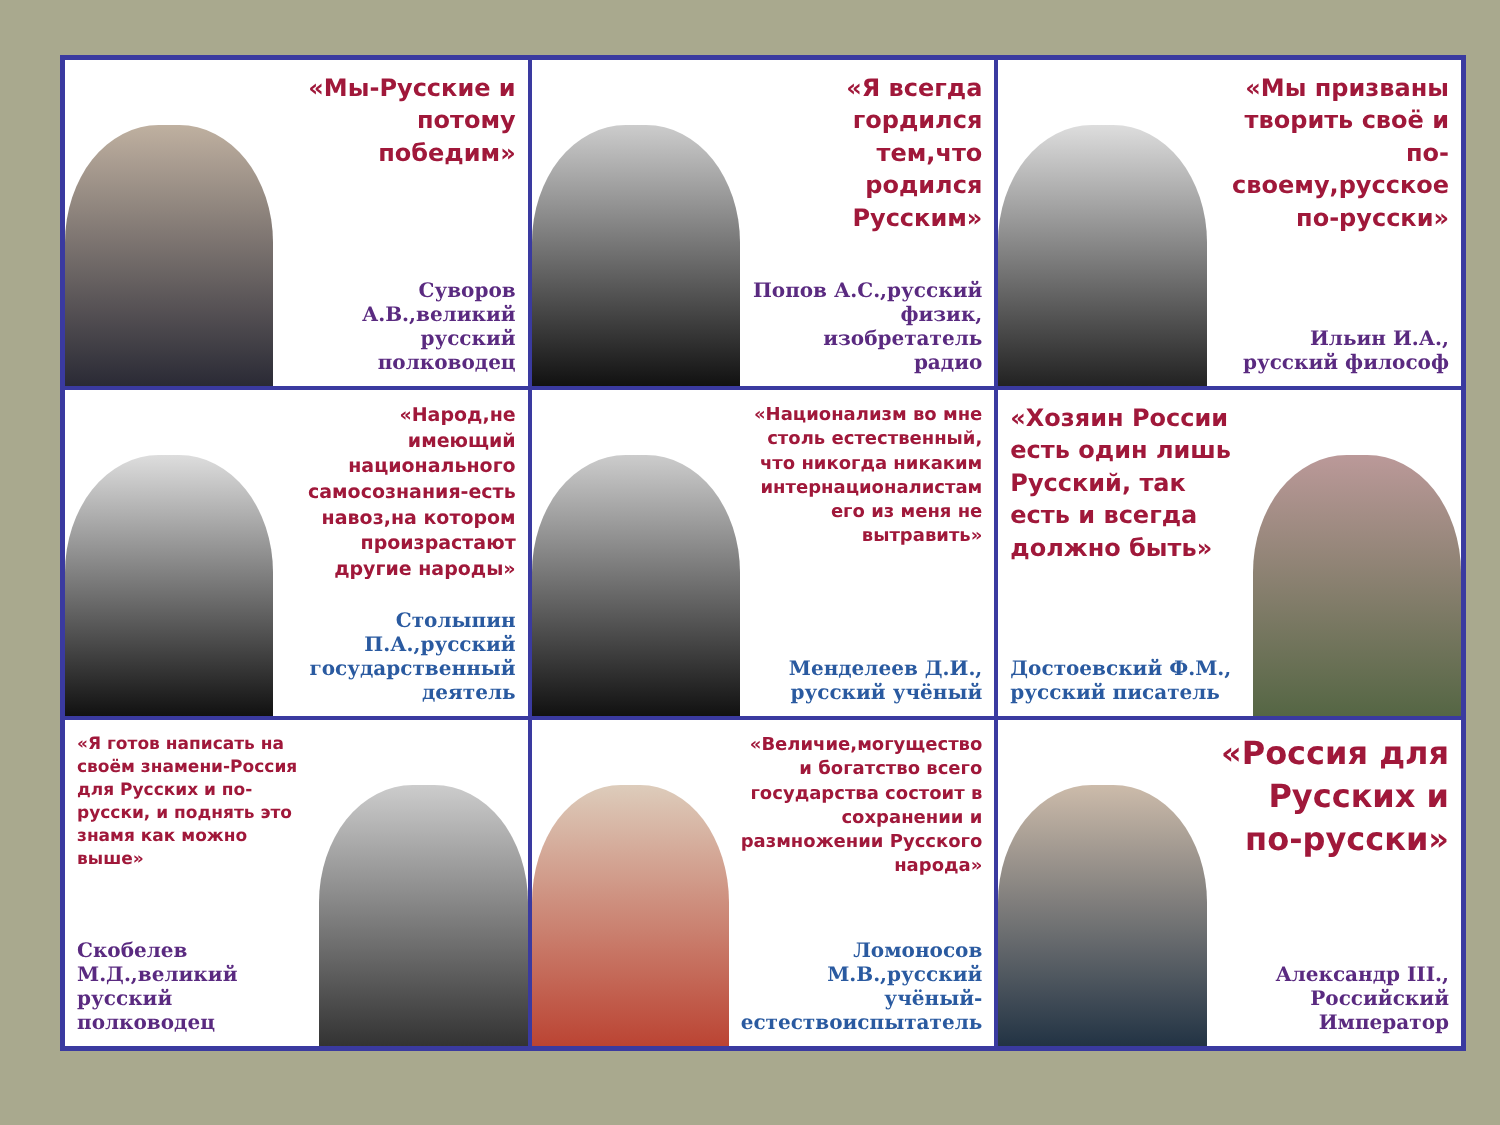«Мы-Русские и потому победим»
Суворов А.В.,великий русский полководец
«Я всегда гордился тем,что родился Русским»
Попов А.С.,русский физик, изобретатель радио
«Мы призваны творить своё и по-своему,русское по-русски»
Ильин И.А., русский философ
«Народ,не имеющий национального самосознания-есть навоз,на котором произрастают другие народы»
Столыпин П.А.,русский государственный деятель
«Национализм во мне столь естественный, что никогда никаким интернационалистам его из меня не вытравить»
Менделеев Д.И., русский учёный
«Хозяин России есть один лишь Русский, так есть и всегда должно быть»
Достоевский Ф.М., русский писатель
«Я готов написать на своём знамени-Россия для Русских и по-русски, и поднять это знамя как можно выше»
Скобелев М.Д.,великий русский полководец
«Величие,могущество и богатство всего государства состоит в сохранении и размножении Русского народа»
Ломоносов М.В.,русский учёный-естествоиспытатель
«Россия для Русских и по-русски»
Александр III., Российский Император